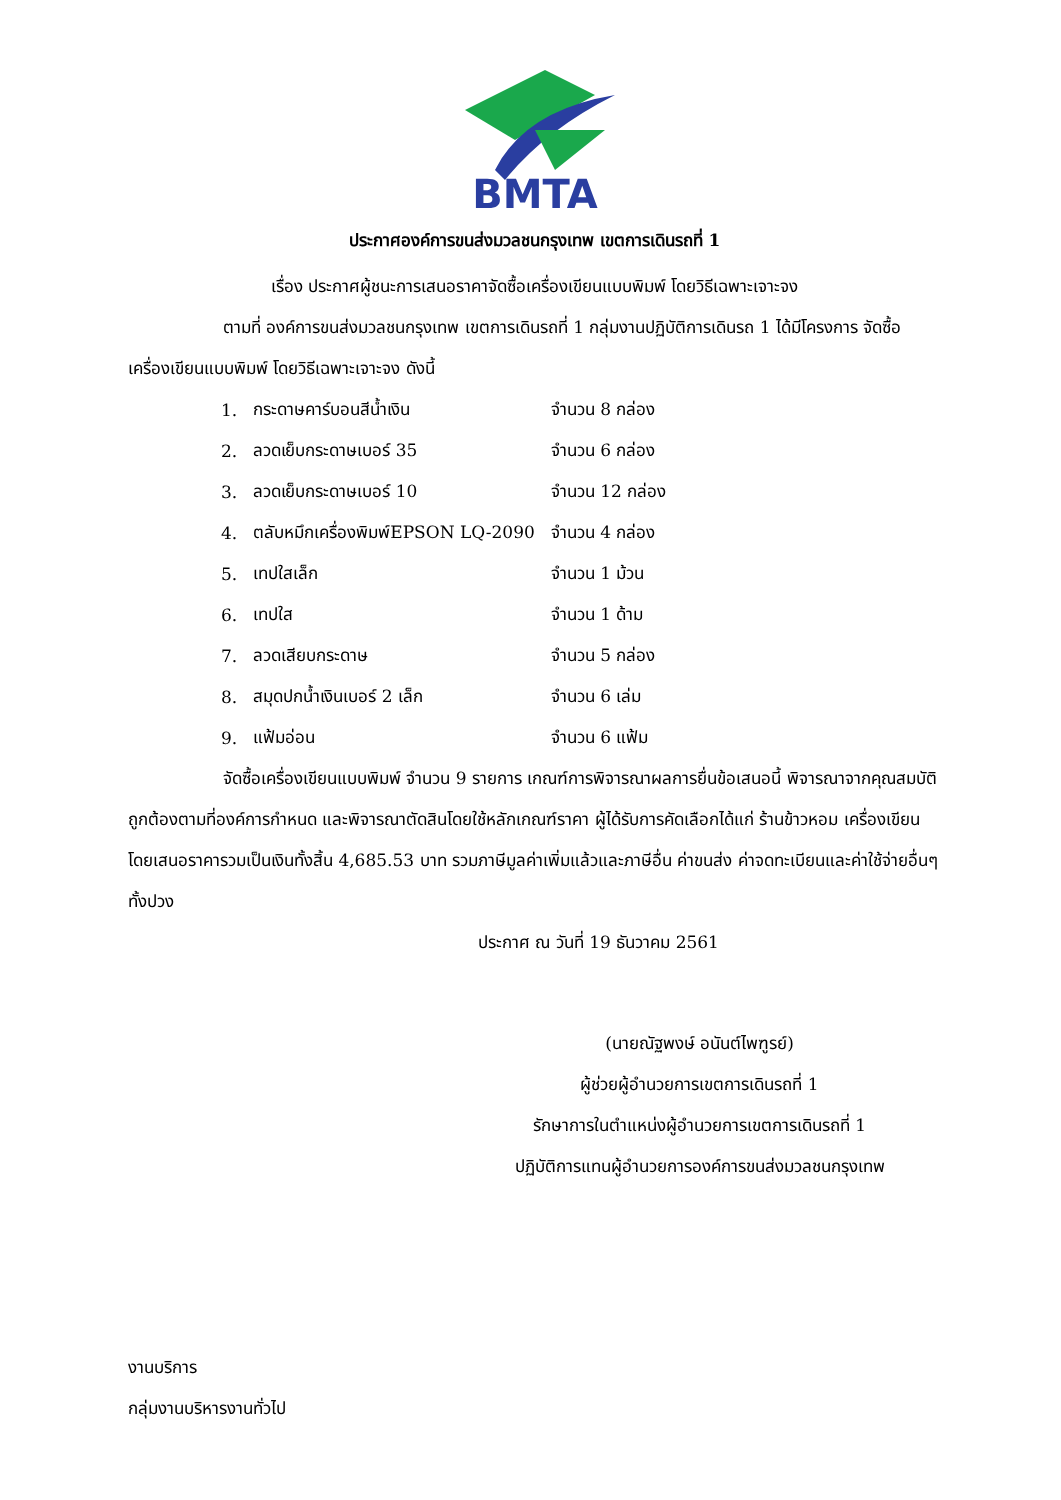BMTA
ประกาศองค์การขนส่งมวลชนกรุงเทพ เขตการเดินรถที่ 1
เรื่อง ประกาศผู้ชนะการเสนอราคาจัดซื้อเครื่องเขียนแบบพิมพ์ โดยวิธีเฉพาะเจาะจง
ตามที่ องค์การขนส่งมวลชนกรุงเทพ เขตการเดินรถที่ 1 กลุ่มงานปฏิบัติการเดินรถ 1 ได้มีโครงการ จัดซื้อเครื่องเขียนแบบพิมพ์ โดยวิธีเฉพาะเจาะจง ดังนี้
| 1. | กระดาษคาร์บอนสีน้ำเงิน | จำนวน 8 กล่อง |
| 2. | ลวดเย็บกระดาษเบอร์ 35 | จำนวน 6 กล่อง |
| 3. | ลวดเย็บกระดาษเบอร์ 10 | จำนวน 12 กล่อง |
| 4. | ตลับหมึกเครื่องพิมพ์EPSON LQ-2090 | จำนวน 4 กล่อง |
| 5. | เทปใสเล็ก | จำนวน 1 ม้วน |
| 6. | เทปใส | จำนวน 1 ด้าม |
| 7. | ลวดเสียบกระดาษ | จำนวน 5 กล่อง |
| 8. | สมุดปกน้ำเงินเบอร์ 2 เล็ก | จำนวน 6 เล่ม |
| 9. | แฟ้มอ่อน | จำนวน 6 แฟ้ม |
จัดซื้อเครื่องเขียนแบบพิมพ์ จำนวน 9 รายการ เกณฑ์การพิจารณาผลการยื่นข้อเสนอนี้ พิจารณาจากคุณสมบัติถูกต้องตามที่องค์การกำหนด และพิจารณาตัดสินโดยใช้หลักเกณฑ์ราคา ผู้ได้รับการคัดเลือกได้แก่ ร้านข้าวหอม เครื่องเขียน โดยเสนอราคารวมเป็นเงินทั้งสิ้น 4,685.53 บาท รวมภาษีมูลค่าเพิ่มแล้วและภาษีอื่น ค่าขนส่ง ค่าจดทะเบียนและค่าใช้จ่ายอื่นๆทั้งปวง
ประกาศ ณ วันที่ 19 ธันวาคม 2561
(นายณัฐพงษ์ อนันต์ไพฑูรย์)
ผู้ช่วยผู้อำนวยการเขตการเดินรถที่ 1
รักษาการในตำแหน่งผู้อำนวยการเขตการเดินรถที่ 1
ปฏิบัติการแทนผู้อำนวยการองค์การขนส่งมวลชนกรุงเทพ
งานบริการ
กลุ่มงานบริหารงานทั่วไป